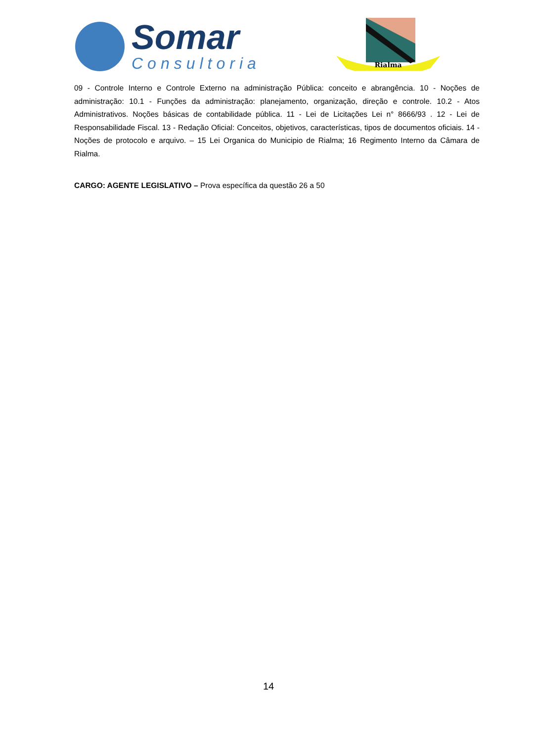Somar
Consultoria
Rialma
09 - Controle Interno e Controle Externo na administração Pública: conceito e abrangência. 10 - Noções de administração: 10.1 - Funções da administração: planejamento, organização, direção e controle. 10.2 - Atos Administrativos. Noções básicas de contabilidade pública. 11 - Lei de Licitações Lei n° 8666/93 . 12 - Lei de Responsabilidade Fiscal. 13 - Redação Oficial: Conceitos, objetivos, características, tipos de documentos oficiais. 14 - Noções de protocolo e arquivo. – 15 Lei Organica do Municipio de Rialma; 16 Regimento Interno da Câmara de Rialma.
CARGO: AGENTE LEGISLATIVO – Prova específica da questão 26 a 50
14